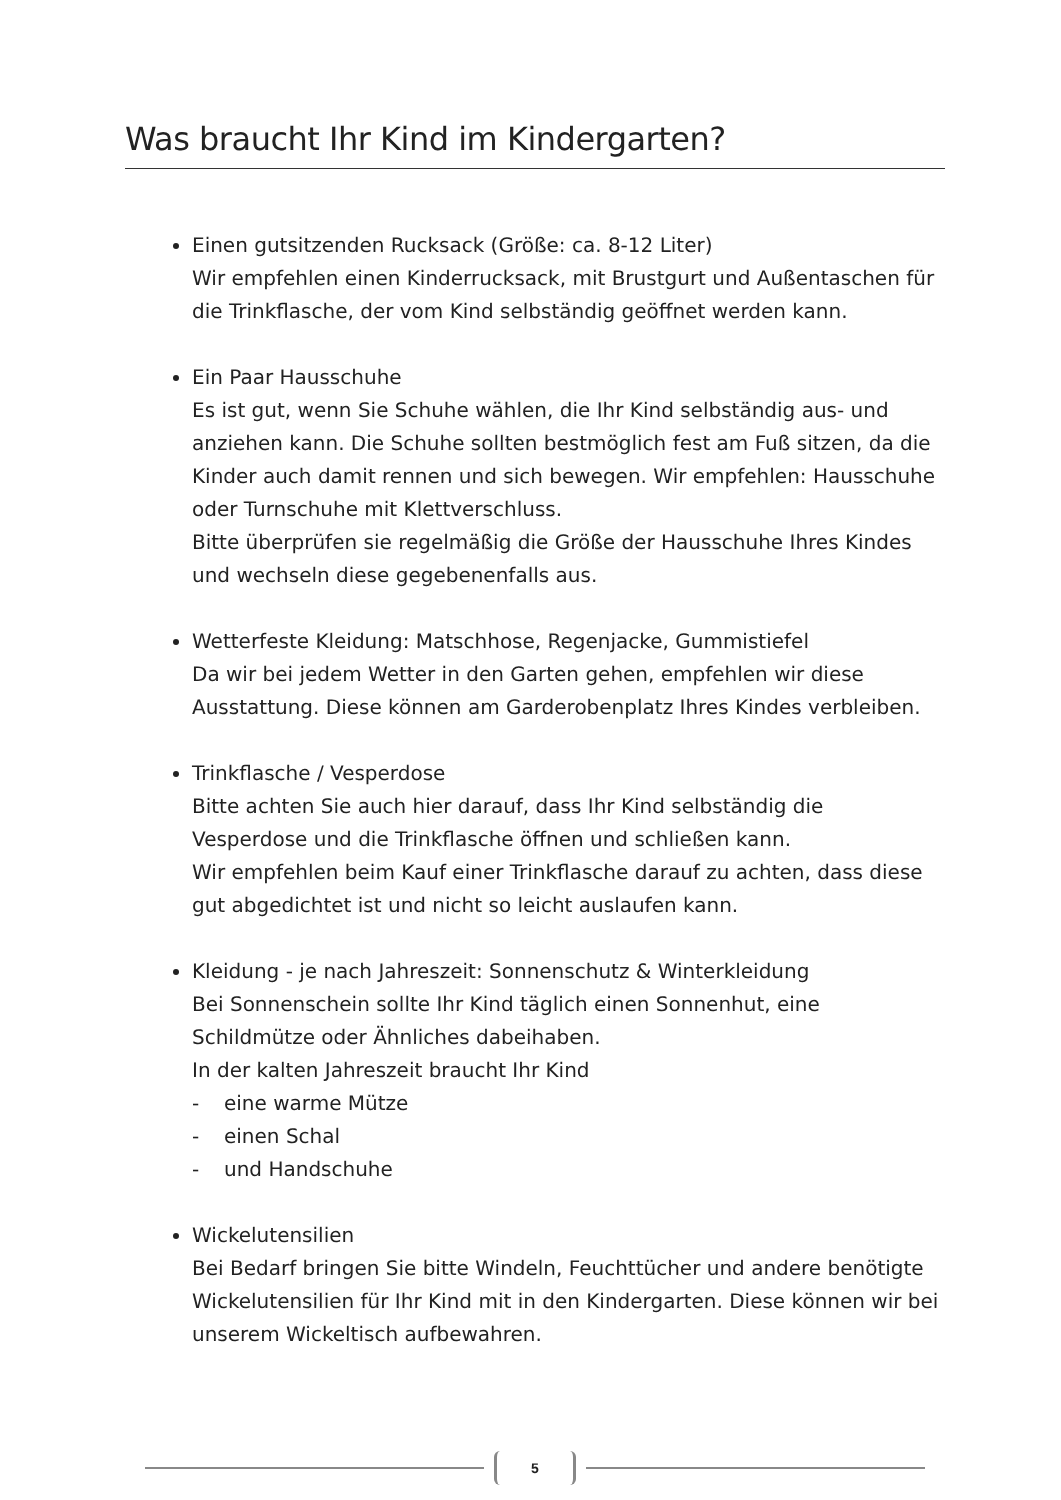Was braucht Ihr Kind im Kindergarten?
Einen gutsitzenden Rucksack (Größe: ca. 8-12 Liter)
Wir empfehlen einen Kinderrucksack, mit Brustgurt und Außentaschen für die Trinkflasche, der vom Kind selbständig geöffnet werden kann.
Ein Paar Hausschuhe
Es ist gut, wenn Sie Schuhe wählen, die Ihr Kind selbständig aus- und anziehen kann. Die Schuhe sollten bestmöglich fest am Fuß sitzen, da die Kinder auch damit rennen und sich bewegen. Wir empfehlen: Hausschuhe oder Turnschuhe mit Klettverschluss.
Bitte überprüfen sie regelmäßig die Größe der Hausschuhe Ihres Kindes und wechseln diese gegebenenfalls aus.
Wetterfeste Kleidung: Matschhose, Regenjacke, Gummistiefel
Da wir bei jedem Wetter in den Garten gehen, empfehlen wir diese Ausstattung. Diese können am Garderobenplatz Ihres Kindes verbleiben.
Trinkflasche / Vesperdose
Bitte achten Sie auch hier darauf, dass Ihr Kind selbständig die Vesperdose und die Trinkflasche öffnen und schließen kann.
Wir empfehlen beim Kauf einer Trinkflasche darauf zu achten, dass diese gut abgedichtet ist und nicht so leicht auslaufen kann.
Kleidung - je nach Jahreszeit: Sonnenschutz & Winterkleidung
Bei Sonnenschein sollte Ihr Kind täglich einen Sonnenhut, eine Schildmütze oder Ähnliches dabeihaben.
In der kalten Jahreszeit braucht Ihr Kind
- eine warme Mütze
- einen Schal
- und Handschuhe
Wickelutensilien
Bei Bedarf bringen Sie bitte Windeln, Feuchttücher und andere benötigte Wickelutensilien für Ihr Kind mit in den Kindergarten. Diese können wir bei unserem Wickeltisch aufbewahren.
5